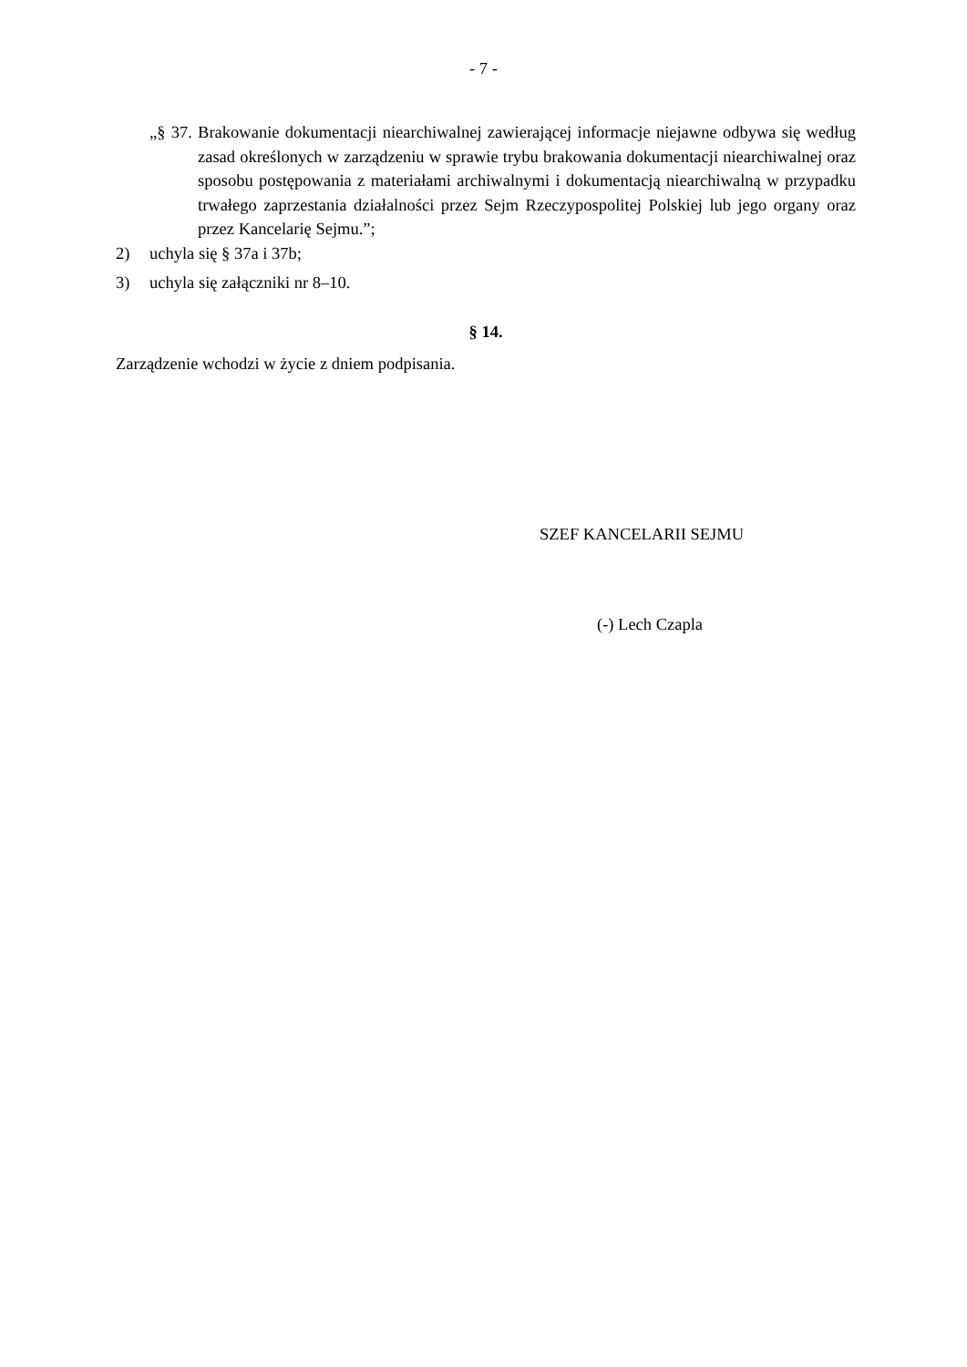- 7 -
„§ 37. Brakowanie dokumentacji niearchiwalnej zawierającej informacje niejawne odbywa się według zasad określonych w zarządzeniu w sprawie trybu brakowania dokumentacji niearchiwalnej oraz sposobu postępowania z materiałami archiwalnymi i dokumentacją niearchiwalną w przypadku trwałego zaprzestania działalności przez Sejm Rzeczypospolitej Polskiej lub jego organy oraz przez Kancelarię Sejmu.”;
2) uchyla się § 37a i 37b;
3) uchyla się załączniki nr 8–10.
§ 14.
Zarządzenie wchodzi w życie z dniem podpisania.
SZEF KANCELARII SEJMU
(-) Lech Czapla